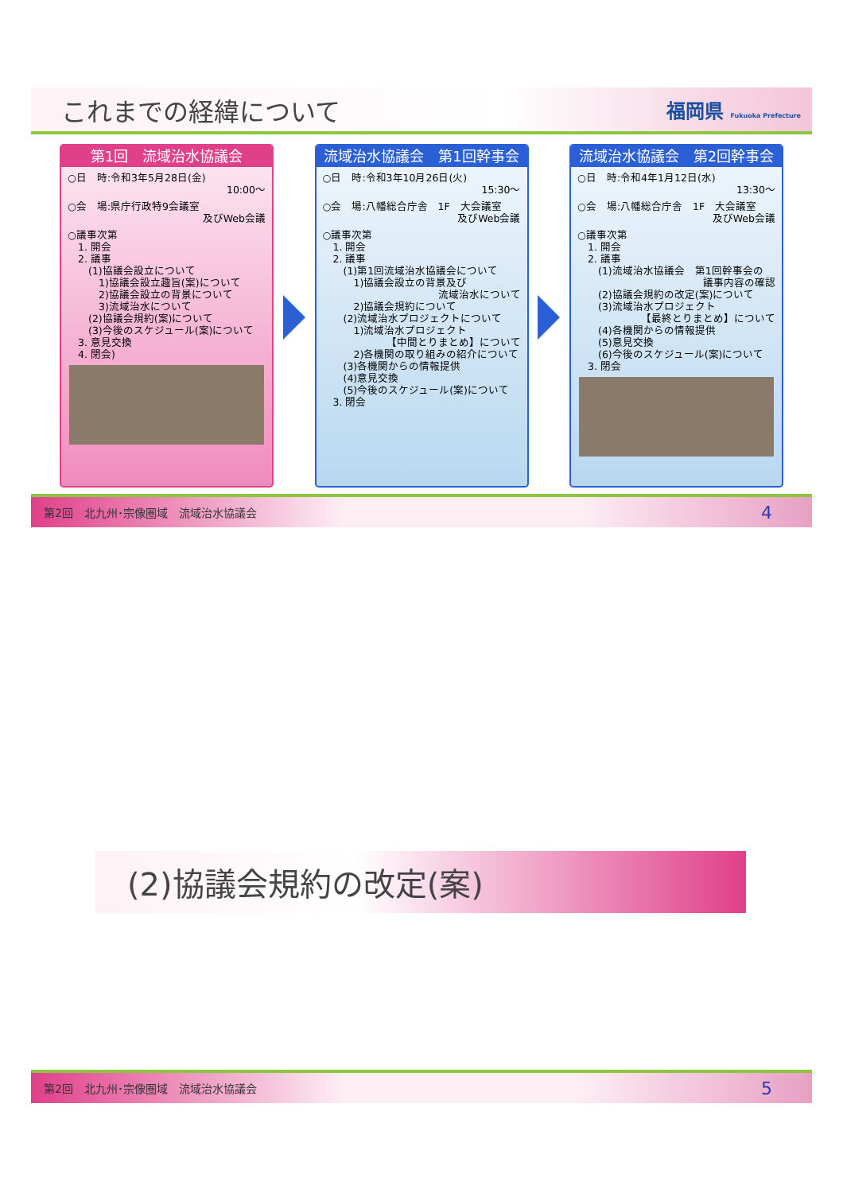これまでの経緯について
福岡県 Fukuoka Prefecture
第1回　流域治水協議会
○日　時:令和3年5月28日(金)
10:00～
○会　場:県庁行政特9会議室
及びWeb会議
○議事次第
　1. 開会
　2. 議事
　　(1)協議会設立について
　　　1)協議会設立趣旨(案)について
　　　2)協議会設立の背景について
　　　3)流域治水について
　　(2)協議会規約(案)について
　　(3)今後のスケジュール(案)について
　3. 意見交換
　4. 閉会)
流域治水協議会　第1回幹事会
○日　時:令和3年10月26日(火)
15:30～
○会　場:八幡総合庁舎　1F　大会議室
及びWeb会議
○議事次第
　1. 開会
　2. 議事
　　(1)第1回流域治水協議会について
　　　1)協議会設立の背景及び
流域治水について
　　　2)協議会規約について
　　(2)流域治水プロジェクトについて
　　　1)流域治水プロジェクト
【中間とりまとめ】について
　　　2)各機関の取り組みの紹介について
　　(3)各機関からの情報提供
　　(4)意見交換
　　(5)今後のスケジュール(案)について
　3. 閉会
流域治水協議会　第2回幹事会
○日　時:令和4年1月12日(水)
13:30～
○会　場:八幡総合庁舎　1F　大会議室
及びWeb会議
○議事次第
　1. 開会
　2. 議事
　　(1)流域治水協議会　第1回幹事会の
議事内容の確認
　　(2)協議会規約の改定(案)について
　　(3)流域治水プロジェクト
【最終とりまとめ】について
　　(4)各機関からの情報提供
　　(5)意見交換
　　(6)今後のスケジュール(案)について
　3. 閉会
第2回　北九州･宗像圏域　流域治水協議会 4
(2)協議会規約の改定(案)
第2回　北九州･宗像圏域　流域治水協議会 5